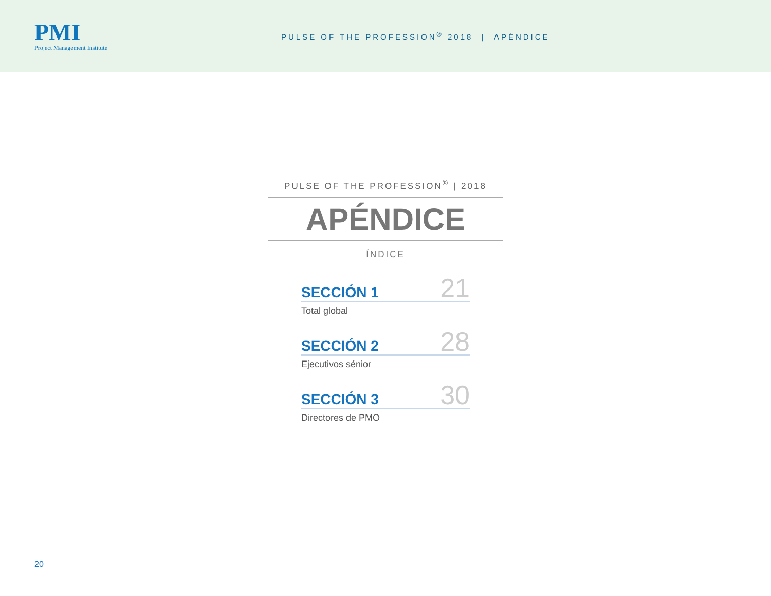PMI
Project Management Institute
PULSE OF THE PROFESSION<sup>®</sup> 2018 | APÉNDICE
PULSE OF THE PROFESSION<sup>®</sup> | 2018
APÉNDICE
ÍNDICE
SECCIÓN 1 21
Total global
SECCIÓN 2 28
Ejecutivos sénior
SECCIÓN 3 30
Directores de PMO
20